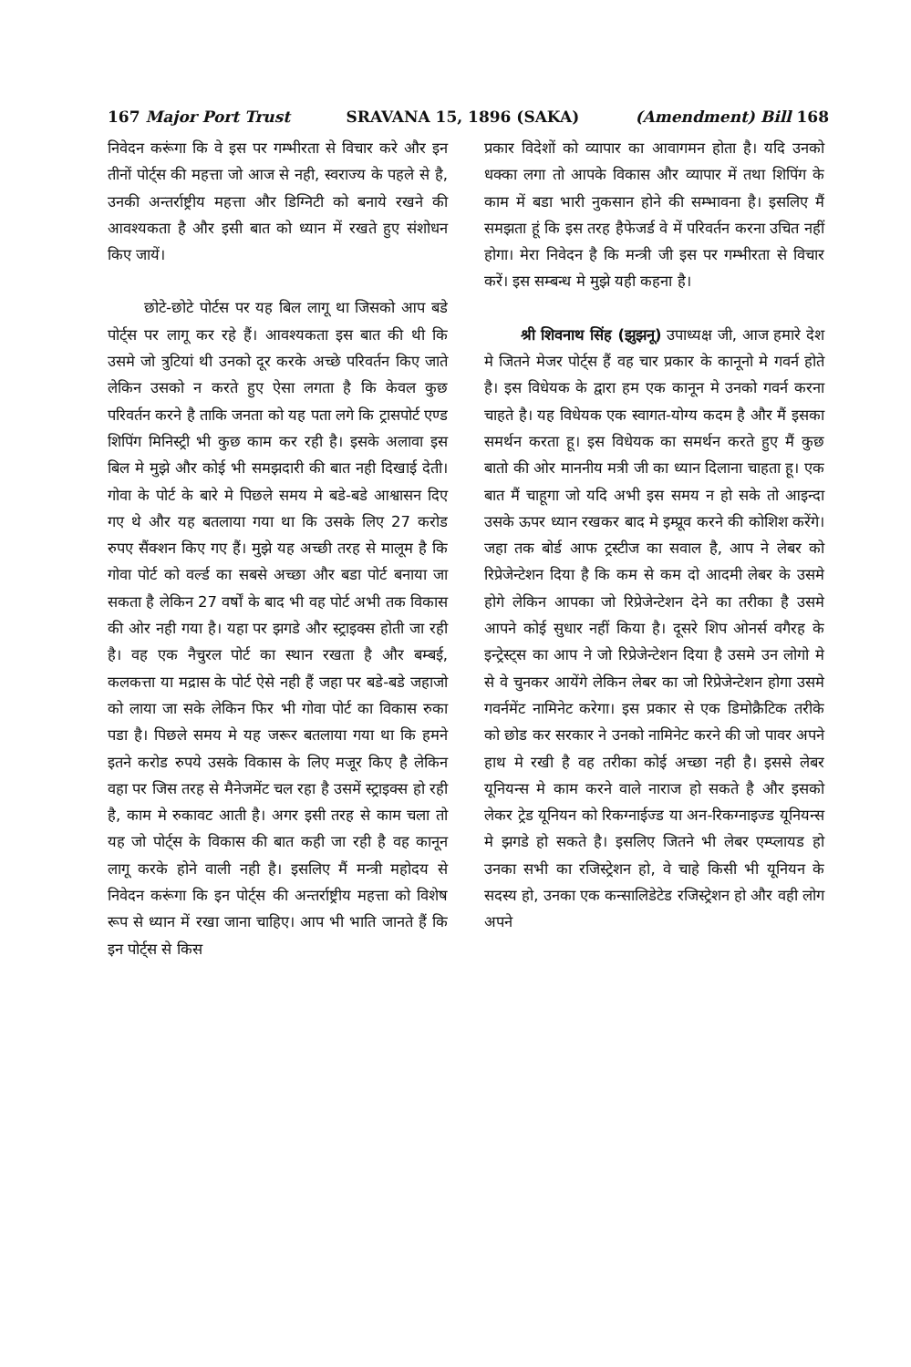167 Major Port Trust SRAVANA 15, 1896 (SAKA) (Amendment) Bill 168
निवेदन करूंगा कि वे इस पर गम्भीरता से विचार करे और इन तीनों पोर्ट्स की महत्ता जो आज से नही, स्वराज्य के पहले से है, उनकी अन्तर्राष्ट्रीय महत्ता और डिग्निटी को बनाये रखने की आवश्यकता है और इसी बात को ध्यान में रखते हुए संशोधन किए जायें।
छोटे-छोटे पोर्टस पर यह बिल लागू था जिसको आप बडे पोर्ट्स पर लागू कर रहे हैं। आवश्यकता इस बात की थी कि उसमे जो त्रुटियां थी उनको दूर करके अच्छे परिवर्तन किए जाते लेकिन उसको न करते हुए ऐसा लगता है कि केवल कुछ परिवर्तन करने है ताकि जनता को यह पता लगे कि ट्रासपोर्ट एण्ड शिपिंग मिनिस्ट्री भी कुछ काम कर रही है। इसके अलावा इस बिल मे मुझे और कोई भी समझदारी की बात नही दिखाई देती। गोवा के पोर्ट के बारे मे पिछले समय मे बडे-बडे आश्वासन दिए गए थे और यह बतलाया गया था कि उसके लिए 27 करोड रुपए सैंक्शन किए गए हैं। मुझे यह अच्छी तरह से मालूम है कि गोवा पोर्ट को वर्ल्ड का सबसे अच्छा और बडा पोर्ट बनाया जा सकता है लेकिन 27 वर्षों के बाद भी वह पोर्ट अभी तक विकास की ओर नही गया है। यहा पर झगडे और स्ट्राइक्स होती जा रही है। वह एक नैचुरल पोर्ट का स्थान रखता है और बम्बई, कलकत्ता या मद्रास के पोर्ट ऐसे नही हैं जहा पर बडे-बडे जहाजो को लाया जा सके लेकिन फिर भी गोवा पोर्ट का विकास रुका पडा है। पिछले समय मे यह जरूर बतलाया गया था कि हमने इतने करोड रुपये उसके विकास के लिए मजूर किए है लेकिन वहा पर जिस तरह से मैनेजमेंट चल रहा है उसमें स्ट्राइक्स हो रही है, काम मे रुकावट आती है। अगर इसी तरह से काम चला तो यह जो पोर्ट्स के विकास की बात कही जा रही है वह कानून लागू करके होने वाली नही है। इसलिए मैं मन्त्री महोदय से निवेदन करूंगा कि इन पोर्ट्स की अन्तर्राष्ट्रीय महत्ता को विशेष रूप से ध्यान में रखा जाना चाहिए। आप भी भाति जानते हैं कि इन पोर्ट्स से किस
प्रकार विदेशों को व्यापार का आवागमन होता है। यदि उनको धक्का लगा तो आपके विकास और व्यापार में तथा शिपिंग के काम में बडा भारी नुकसान होने की सम्भावना है। इसलिए मैं समझता हूं कि इस तरह हैफेजर्ड वे में परिवर्तन करना उचित नहीं होगा। मेरा निवेदन है कि मन्त्री जी इस पर गम्भीरता से विचार करें। इस सम्बन्ध मे मुझे यही कहना है।
श्री शिवनाथ सिंह (झुझनू) उपाध्यक्ष जी, आज हमारे देश मे जितने मेजर पोर्ट्स हैं वह चार प्रकार के कानूनो मे गवर्न होते है। इस विधेयक के द्वारा हम एक कानून मे उनको गवर्न करना चाहते है। यह विधेयक एक स्वागत-योग्य कदम है और मैं इसका समर्थन करता हू। इस विधेयक का समर्थन करते हुए मैं कुछ बातो की ओर माननीय मत्री जी का ध्यान दिलाना चाहता हू। एक बात मैं चाहूगा जो यदि अभी इस समय न हो सके तो आइन्दा उसके ऊपर ध्यान रखकर बाद मे इम्प्रूव करने की कोशिश करेंगे। जहा तक बोर्ड आफ ट्रस्टीज का सवाल है, आप ने लेबर को रिप्रेजेन्टेशन दिया है कि कम से कम दो आदमी लेबर के उसमे होगे लेकिन आपका जो रिप्रेजेन्टेशन देने का तरीका है उसमे आपने कोई सुधार नहीं किया है। दूसरे शिप ओनर्स वगैरह के इन्ट्रेस्ट्स का आप ने जो रिप्रेजेन्टेशन दिया है उसमे उन लोगो मे से वे चुनकर आयेंगे लेकिन लेबर का जो रिप्रेजेन्टेशन होगा उसमे गवर्नमेंट नामिनेट करेगा। इस प्रकार से एक डिमोक्रैटिक तरीके को छोड कर सरकार ने उनको नामिनेट करने की जो पावर अपने हाथ मे रखी है वह तरीका कोई अच्छा नही है। इससे लेबर यूनियन्स मे काम करने वाले नाराज हो सकते है और इसको लेकर ट्रेड यूनियन को रिकग्नाईज्ड या अन-रिकग्नाइज्ड यूनियन्स मे झगडे हो सकते है। इसलिए जितने भी लेबर एम्प्लायड हो उनका सभी का रजिस्ट्रेशन हो, वे चाहे किसी भी यूनियन के सदस्य हो, उनका एक कन्सालिडेटेड रजिस्ट्रेशन हो और वही लोग अपने